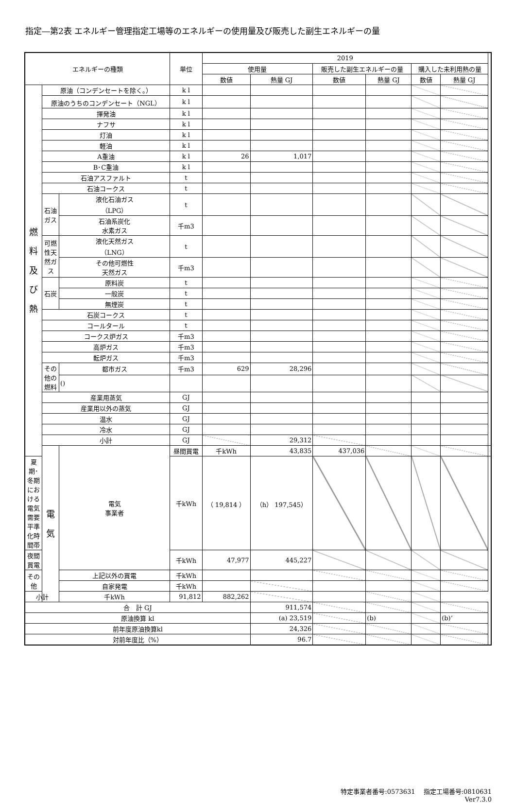指定―第2表 エネルギー管理指定工場等のエネルギーの使用量及び販売した副生エネルギーの量
| エネルギーの種類 | | | 単位 | 2019 | | | | | | |
| --- | --- | --- | --- | --- | --- | --- | --- | --- | --- | --- |
| | | | | 使用量 | | 販売した副生エネルギーの量 | | 購入した未利用熱の量 | | |
| | | | | 数値 | 熱量 GJ | 数値 | 熱量 GJ | 数値 | 熱量 GJ | |
| 燃 料 及 び 熱 | 原油（コンデンセートを除く。） | | k l | | | | | | | |
| | 原油のうちのコンデンセート（NGL） | | k l | | | | | | | |
| | 揮発油 | | k l | | | | | | | |
| | ナフサ | | k l | | | | | | | |
| | 灯油 | | k l | | | | | | | |
| | 軽油 | | k l | | | | | | | |
| | A重油 | | k l | 26 | 1,017 | | | | | |
| | B･C重油 | | k l | | | | | | | |
| | 石油アスファルト | | t | | | | | | | |
| | 石油コークス | | t | | | | | | | |
| | 石油ガス | 液化石油ガス （LPG） | t | | | | | | | |
| | | 石油系炭化 水素ガス | 千m3 | | | | | | | |
| | 可燃性天然ガス | 液化天然ガス （LNG） | t | | | | | | | |
| | | その他可燃性 天然ガス | 千m3 | | | | | | | |
| | 石炭 | 原料炭 | t | | | | | | | |
| | | 一般炭 | t | | | | | | | |
| | | 無煙炭 | t | | | | | | | |
| | 石炭コークス | | t | | | | | | | |
| | コールタール | | t | | | | | | | |
| | コークス炉ガス | | 千m3 | | | | | | | |
| | 高炉ガス | | 千m3 | | | | | | | |
| | 転炉ガス | | 千m3 | | | | | | | |
| | その他の燃料 | 都市ガス | 千m3 | 629 | 28,296 | | | | | |
| | | () | | | | | | | | |
| | 産業用蒸気 | | GJ | | | | | | | |
| | 産業用以外の蒸気 | | GJ | | | | | | | |
| | 温水 | | GJ | | | | | | | |
| | 冷水 | | GJ | | | | | | | |
| | 小計 | | GJ | | 29,312 | | | | | |
| | 電 気 | 電気 事業者 | 昼間買電 | 千kWh | 43,835 | 437,036 | | | | |
| 夏期･冬期における 電気需要平準化時間帯 | | | 千kWh | （ 19,814 ） | （h） 197,545） | | | | | |
| 夜間買電 | | | 千kWh | 47,977 | 445,227 | | | | | |
| その他 | | 上記以外の買電 | 千kWh | | | | | | | |
| | | 自家発電 | 千kWh | | | | | | | |
| 小計 | | 千kWh | 91,812 | 882,262 | | | | | | |
| 合 計 GJ | | | | | 911,574 | | | | | |
| 原油換算 kl | | | | | (a) 23,519 | | (b) | | (b)’ | |
| 前年度原油換算kl | | | | | 24,326 | | | | | |
| 対前年度比（%） | | | | | 96.7 | | | | | |
特定事業者番号:0573631　 指定工場番号:0810631
Ver7.3.0